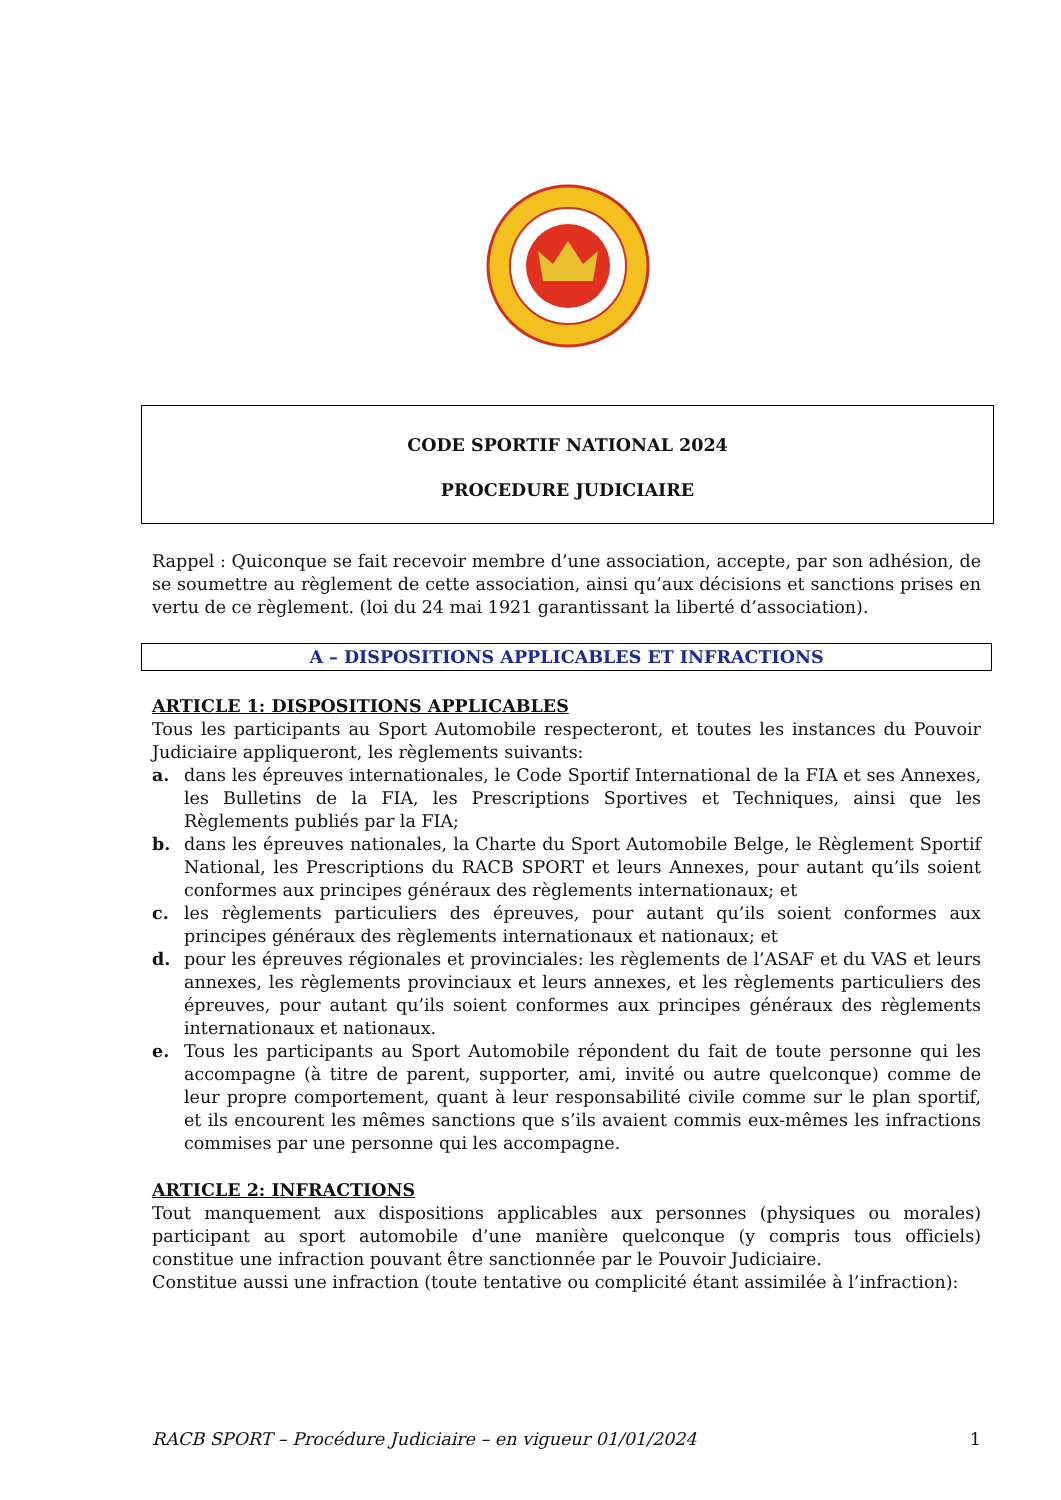CODE SPORTIF NATIONAL 2024
PROCEDURE JUDICIAIRE
Rappel : Quiconque se fait recevoir membre d’une association, accepte, par son adhésion, de se soumettre au règlement de cette association, ainsi qu’aux décisions et sanctions prises en vertu de ce règlement. (loi du 24 mai 1921 garantissant la liberté d’association).
A – DISPOSITIONS APPLICABLES ET INFRACTIONS
ARTICLE 1: DISPOSITIONS APPLICABLES
Tous les participants au Sport Automobile respecteront, et toutes les instances du Pouvoir Judiciaire appliqueront, les règlements suivants:
a. dans les épreuves internationales, le Code Sportif International de la FIA et ses Annexes, les Bulletins de la FIA, les Prescriptions Sportives et Techniques, ainsi que les Règlements publiés par la FIA;
b. dans les épreuves nationales, la Charte du Sport Automobile Belge, le Règlement Sportif National, les Prescriptions du RACB SPORT et leurs Annexes, pour autant qu’ils soient conformes aux principes généraux des règlements internationaux; et
c. les règlements particuliers des épreuves, pour autant qu’ils soient conformes aux principes généraux des règlements internationaux et nationaux; et
d. pour les épreuves régionales et provinciales: les règlements de l’ASAF et du VAS et leurs annexes, les règlements provinciaux et leurs annexes, et les règlements particuliers des épreuves, pour autant qu’ils soient conformes aux principes généraux des règlements internationaux et nationaux.
e. Tous les participants au Sport Automobile répondent du fait de toute personne qui les accompagne (à titre de parent, supporter, ami, invité ou autre quelconque) comme de leur propre comportement, quant à leur responsabilité civile comme sur le plan sportif, et ils encourent les mêmes sanctions que s’ils avaient commis eux-mêmes les infractions commises par une personne qui les accompagne.
ARTICLE 2: INFRACTIONS
Tout manquement aux dispositions applicables aux personnes (physiques ou morales) participant au sport automobile d’une manière quelconque (y compris tous officiels) constitue une infraction pouvant être sanctionnée par le Pouvoir Judiciaire.
Constitue aussi une infraction (toute tentative ou complicité étant assimilée à l’infraction):
RACB SPORT – Procédure Judiciaire – en vigueur 01/01/2024 1